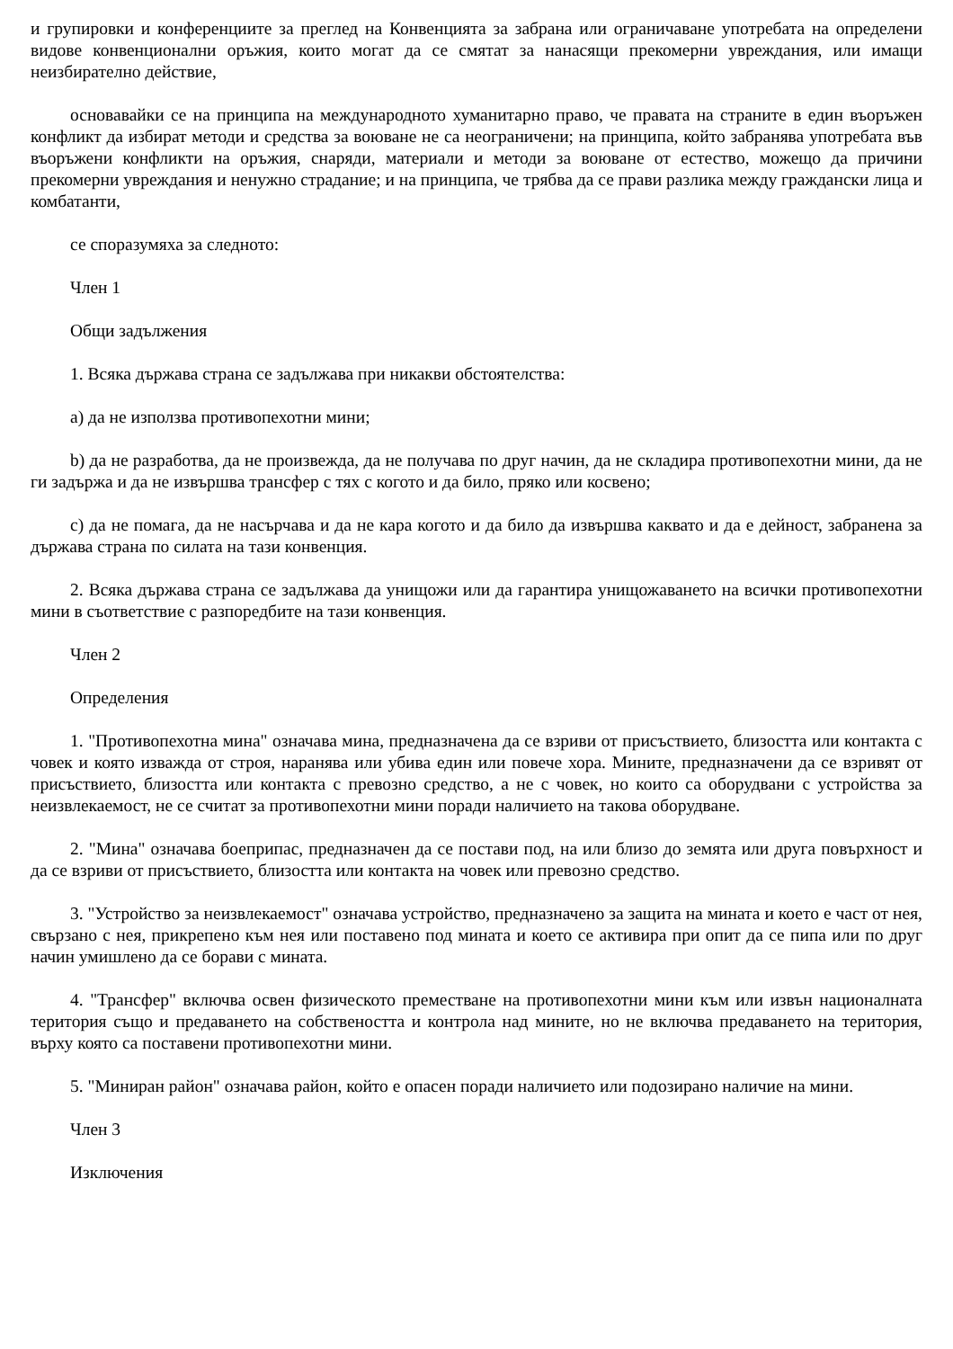и групировки и конференциите за преглед на Конвенцията за забрана или ограничаване употребата на определени видове конвенционални оръжия, които могат да се смятат за нанасящи прекомерни увреждания, или имащи неизбирателно действие,
основавайки се на принципа на международното хуманитарно право, че правата на страните в един въоръжен конфликт да избират методи и средства за воюване не са неограничени; на принципа, който забранява употребата във въоръжени конфликти на оръжия, снаряди, материали и методи за воюване от естество, можещо да причини прекомерни увреждания и ненужно страдание; и на принципа, че трябва да се прави разлика между граждански лица и комбатанти,
се споразумяха за следното:
Член 1
Общи задължения
1. Всяка държава страна се задължава при никакви обстоятелства:
a) да не използва противопехотни мини;
b) да не разработва, да не произвежда, да не получава по друг начин, да не складира противопехотни мини, да не ги задържа и да не извършва трансфер с тях с когото и да било, пряко или косвено;
c) да не помага, да не насърчава и да не кара когото и да било да извършва каквато и да е дейност, забранена за държава страна по силата на тази конвенция.
2. Всяка държава страна се задължава да унищожи или да гарантира унищожаването на всички противопехотни мини в съответствие с разпоредбите на тази конвенция.
Член 2
Определения
1. "Противопехотна мина" означава мина, предназначена да се взриви от присъствието, близостта или контакта с човек и която изважда от строя, наранява или убива един или повече хора. Мините, предназначени да се взривят от присъствието, близостта или контакта с превозно средство, а не с човек, но които са оборудвани с устройства за неизвлекаемост, не се считат за противопехотни мини поради наличието на такова оборудване.
2. "Мина" означава боеприпас, предназначен да се постави под, на или близо до земята или друга повърхност и да се взриви от присъствието, близостта или контакта на човек или превозно средство.
3. "Устройство за неизвлекаемост" означава устройство, предназначено за защита на мината и което е част от нея, свързано с нея, прикрепено към нея или поставено под мината и което се активира при опит да се пипа или по друг начин умишлено да се борави с мината.
4. "Трансфер" включва освен физическото преместване на противопехотни мини към или извън националната територия също и предаването на собствеността и контрола над мините, но не включва предаването на територия, върху която са поставени противопехотни мини.
5. "Миниран район" означава район, който е опасен поради наличието или подозирано наличие на мини.
Член 3
Изключения